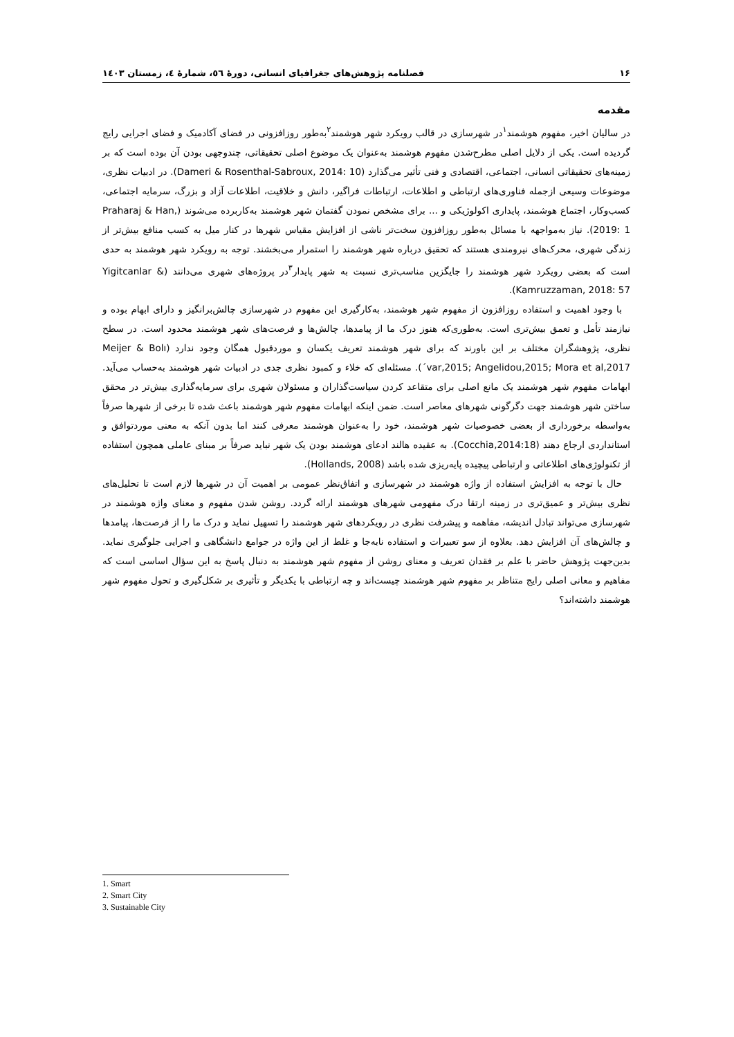۱۶ فصلنامه پژوهش‌های جغرافیای انسانی، دورهٔ ٥٦، شمارهٔ ٤، زمستان ۱٤۰۳
مقدمه
در سالیان اخیر، مفهوم هوشمند<sup>۱</sup>در شهرسازی در قالب رویکرد شهر هوشمند<sup>۲</sup>به‌طور روزافزونی در فضای آکادمیک و فضای اجرایی رایج گردیده است. یکی از دلایل اصلی مطرح‌شدن مفهوم هوشمند به‌عنوان یک موضوع اصلی تحقیقاتی، چندوجهی بودن آن بوده است که بر زمینه‌های تحقیقاتی انسانی، اجتماعی، اقتصادی و فنی تأثیر می‌گذارد (Dameri & Rosenthal-Sabroux, 2014: 10). در ادبیات نظری، موضوعات وسیعی ازجمله فناوری‌های ارتباطی و اطلاعات، ارتباطات فراگیر، دانش و خلاقیت، اطلاعات آزاد و بزرگ، سرمایه اجتماعی، کسب‌وکار، اجتماع هوشمند، پایداری اکولوژیکی و ... برای مشخص نمودن گفتمان شهر هوشمند به‌کاربرده می‌شوند (Praharaj & Han, 2019: 1). نیاز به‌مواجهه با مسائل به‌طور روزافزون سخت‌تر ناشی از افزایش مقیاس شهرها در کنار میل به کسب منافع بیش‌تر از زندگی شهری، محرک‌های نیرومندی هستند که تحقیق درباره شهر هوشمند را استمرار می‌بخشند. توجه به رویکرد شهر هوشمند به حدی است که بعضی رویکرد شهر هوشمند را جایگزین مناسب‌تری نسبت به شهر پایدار<sup>۳</sup>در پروژه‌های شهری می‌دانند (Yigitcanlar & Kamruzzaman, 2018: 57).
با وجود اهمیت و استفاده روزافزون از مفهوم شهر هوشمند، به‌کارگیری این مفهوم در شهرسازی چالش‌برانگیز و دارای ابهام بوده و نیازمند تأمل و تعمق بیش‌تری است. به‌طوری‌که هنوز درک ما از پیامدها، چالش‌ها و فرصت‌های شهر هوشمند محدود است. در سطح نظری، پژوهشگران مختلف بر این باورند که برای شهر هوشمند تعریف یکسان و موردقبول همگان وجود ندارد (Meijer & Bolı´var,2015; Angelidou,2015; Mora et al,2017). مسئله‌ای که خلاء و کمبود نظری جدی در ادبیات شهر هوشمند به‌حساب می‌آید. ابهامات مفهوم شهر هوشمند یک مانع اصلی برای متقاعد کردن سیاست‌گذاران و مسئولان شهری برای سرمایه‌گذاری بیش‌تر در محقق ساختن شهر هوشمند جهت دگرگونی شهرهای معاصر است. ضمن اینکه ابهامات مفهوم شهر هوشمند باعث شده تا برخی از شهرها صرفاً به‌واسطه برخورداری از بعضی خصوصیات شهر هوشمند، خود را به‌عنوان هوشمند معرفی کنند اما بدون آنکه به معنی موردتوافق و استانداردی ارجاع دهند (Cocchia,2014:18). به عقیده هالند ادعای هوشمند بودن یک شهر نباید صرفاً بر مبنای عاملی همچون استفاده از تکنولوژی‌های اطلاعاتی و ارتباطی پیچیده پایه‌ریزی شده باشد (Hollands, 2008).
حال با توجه به افزایش استفاده از واژه هوشمند در شهرسازی و اتفاق‌نظر عمومی بر اهمیت آن در شهرها لازم است تا تحلیل‌های نظری بیش‌تر و عمیق‌تری در زمینه ارتقا درک مفهومی شهرهای هوشمند ارائه گردد. روشن شدن مفهوم و معنای واژه هوشمند در شهرسازی می‌تواند تبادل اندیشه، مفاهمه و پیشرفت نظری در رویکردهای شهر هوشمند را تسهیل نماید و درک ما را از فرصت‌ها، پیامدها و چالش‌های آن افزایش دهد. بعلاوه از سو تعبیرات و استفاده نابه‌جا و غلط از این واژه در جوامع دانشگاهی و اجرایی جلوگیری نماید. بدین‌جهت پژوهش حاضر با علم بر فقدان تعریف و معنای روشن از مفهوم شهر هوشمند به دنبال پاسخ به این سؤال اساسی است که مفاهیم و معانی اصلی رایج متناظر بر مفهوم شهر هوشمند چیست‌اند و چه ارتباطی با یکدیگر و تأثیری بر شکل‌گیری و تحول مفهوم شهر هوشمند داشته‌اند؟
1. Smart
2. Smart City
3. Sustainable City